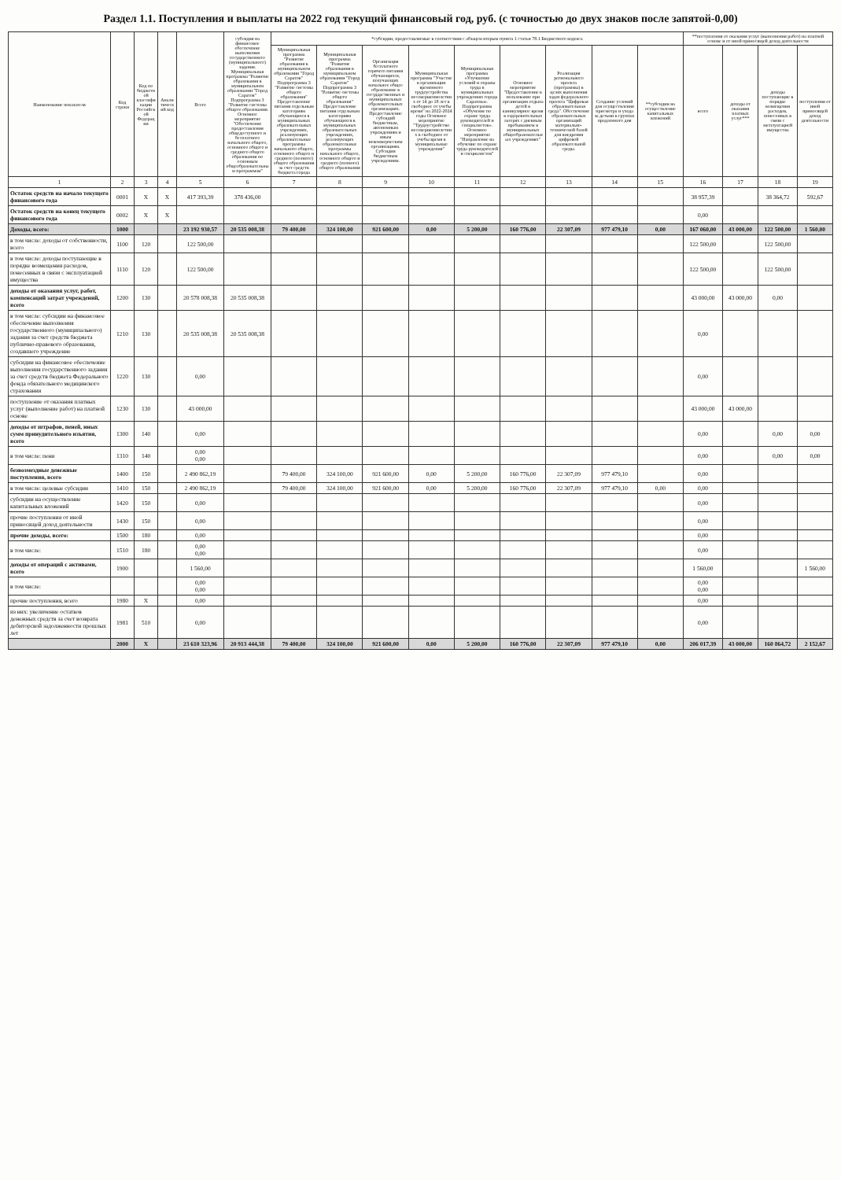Раздел 1.1. Поступления и выплаты на 2022 год текущий финансовый год, руб. (с точностью до двух знаков после запятой-0,00)
| Наименование показателя | Код строки | Код по бюджетной классификации Российской Федерации | Аналитический код | Всего | субсидия на финансовое обеспечение выполнения государственного (муниципального) задания. Муниципальная программа "Развитие образования в муниципальном образовании "Город Саратов" Подпрограмма 3 "Развитие системы общего образования. Основное мероприятие "Обеспечение предоставления общедоступного и бесплатного начального общего, основного общего и среднего общего образования по основным общеобразовательным программам" | *субсидии, предоставляемые в соответствии с абзацем вторым пункта 1 статьи 78.1 Бюджетного кодекса | | | | | | | | | **поступления от оказания услуг (выполнения работ) на платной основе и от иной приносящей доход деятельности | | | |
| --- | --- | --- | --- | --- | --- | --- | --- | --- | --- | --- | --- | --- | --- | --- | --- | --- | --- | --- |
| | | | | | | Муниципальная программа "Развитие образования в муниципальном образовании "Город Саратов" Подпрограмма 3 "Развитие системы общего образования" Предоставление питания отдельным категориям обучающихся в муниципальных образовательных учреждениях, реализующих образовательные программы начального общего, основного общего и среднего (полного) общего образования за счет средств бюджета города | Муниципальная программа "Развитие образования в муниципальном образовании "Город Саратов" Подпрограмма 3 "Развитие системы общего образования" Предоставление питания отдельным категориям обучающихся в муниципальных образовательных учреждениях, реализующих образовательные программы начального общего, основного общего и среднего (полного) общего образования | Организация бесплатного горячего питания обучающихся, получающих начальное общее образование в государственных и муниципальных образовательных организациях. Предоставление субсидий бюджетным, автономным учреждениям и иным некоммерческим организациям. Субсидии бюджетным учреждениям. | Муниципальная программа "Участие в организации временного трудоустройства несовершеннолетних от 14 до 18 лет в свободное от учебы время" на 2022-2024 годы Основное мероприятие "Трудоустройство несовершеннолетних в свободное от учебы время в муниципальные учреждения" | Муниципальная программа «Улучшение условий и охраны труда в муниципальных учреждениях города Саратова». Подпрограмма «Обучение по охране труда руководителей и специалистов». Основное мероприятие "Направление на обучение по охране труда руководителей и специалистов" | Основное мероприятие "Предоставление в пользование при организации отдыха детей в каникулярное время в оздоровительных лагерях с дневным пребыванием в муниципальных общеобразовательных учреждениях" | Реализация регионального проекта (программы) в целях выполнения задач федерального проекта "Цифровая образовательная среда". Обеспечение образовательных организаций материально-технической базой для внедрения цифровой образовательной среды. | Создание условий для осуществления присмотра и ухода за детьми в группах продленного дня | **субсидии на осуществление капитальных вложений | всего | доходы от оказания платных услуг*** | доходы поступающие в порядке возмещения расходов, понесенных в связи с эксплуатацией имущества | поступления от иной приносящей доход деятельности |
| 1 | 2 | 3 | 4 | 5 | 6 | 7 | 8 | 9 | 10 | 11 | 12 | 13 | 14 | 15 | 16 | 17 | 18 | 19 |
| Остаток средств на начало текущего финансового года | 0001 | X | X | 417 393,39 | 378 436,00 | | | | | | | | | | 38 957,39 | | 38 364,72 | 592,67 |
| Остаток средств на конец текущего финансового года | 0002 | X | X | | | | | | | | | | | | 0,00 | | | |
| Доходы, всего: | 1000 | | | 23 192 930,57 | 20 535 008,38 | 79 400,00 | 324 100,00 | 921 600,00 | 0,00 | 5 200,00 | 160 776,00 | 22 307,09 | 977 479,10 | 0,00 | 167 060,00 | 43 000,00 | 122 500,00 | 1 560,00 |
| в том числе: доходы от собственности, всего | 1100 | 120 | | 122 500,00 | | | | | | | | | | | 122 500,00 | | 122 500,00 | |
| в том числе: доходы поступающие в порядке возмещения расходов, понесенных в связи с эксплуатацией имущества | 1110 | 120 | | 122 500,00 | | | | | | | | | | | 122 500,00 | | 122 500,00 | |
| доходы от оказания услуг, работ, компенсаций затрат учреждений, всего | 1200 | 130 | | 20 578 008,38 | 20 535 008,38 | | | | | | | | | | 43 000,00 | 43 000,00 | 0,00 | |
| в том числе: субсидии на финансовое обеспечение выполнения государственного (муниципального) задания за счет средств бюджета публично-правового образования, создавшего учреждение | 1210 | 130 | | 20 535 008,38 | 20 535 008,38 | | | | | | | | | | 0,00 | | | |
| субсидии на финансовое обеспечение выполнения государственного задания за счет средств бюджета Федерального фонда обязательного медицинского страхования | 1220 | 130 | | 0,00 | | | | | | | | | | | 0,00 | | | |
| поступление от оказания платных услуг (выполнение работ) на платной основе | 1230 | 130 | | 43 000,00 | | | | | | | | | | | 43 000,00 | 43 000,00 | | |
| доходы от штрафов, пеней, иных сумм принудительного изъятия, всего | 1300 | 140 | | 0,00 | | | | | | | | | | | 0,00 | | 0,00 | 0,00 |
| в том числе: пени | 1310 | 140 | | 0,00 0,00 | | | | | | | | | | | 0,00 | | 0,00 | 0,00 |
| безвозмездные денежные поступления, всего | 1400 | 150 | | 2 490 862,19 | | 79 400,00 | 324 100,00 | 921 600,00 | 0,00 | 5 200,00 | 160 776,00 | 22 307,09 | 977 479,10 | | 0,00 | | | |
| в том числе: целевые субсидии | 1410 | 150 | | 2 490 862,19 | | 79 400,00 | 324 100,00 | 921 600,00 | 0,00 | 5 200,00 | 160 776,00 | 22 307,09 | 977 479,10 | 0,00 | 0,00 | | | |
| субсидии на осуществление капитальных вложений | 1420 | 150 | | 0,00 | | | | | | | | | | | 0,00 | | | |
| прочие поступления от иной приносящей доход деятельности | 1430 | 150 | | 0,00 | | | | | | | | | | | 0,00 | | | |
| прочие доходы, всего: | 1500 | 180 | | 0,00 | | | | | | | | | | | 0,00 | | | |
| в том числе: | 1510 | 180 | | 0,00 0,00 | | | | | | | | | | | 0,00 | | | |
| доходы от операций с активами, всего | 1900 | | | 1 560,00 | | | | | | | | | | | 1 560,00 | | | 1 560,00 |
| в том числе: | | | | 0,00 0,00 | | | | | | | | | | | 0,00 0,00 | | | |
| прочие поступления, всего | 1980 | X | | 0,00 | | | | | | | | | | | 0,00 | | | |
| из них: увеличение остатков денежных средств за счет возврата дебиторской задолженности прошлых лет | 1981 | 510 | | 0,00 | | | | | | | | | | | 0,00 | | | |
| | 2000 | X | | 23 610 323,96 | 20 913 444,38 | 79 400,00 | 324 100,00 | 921 600,00 | 0,00 | 5 200,00 | 160 776,00 | 22 307,09 | 977 479,10 | 0,00 | 206 017,39 | 43 000,00 | 160 864,72 | 2 152,67 |